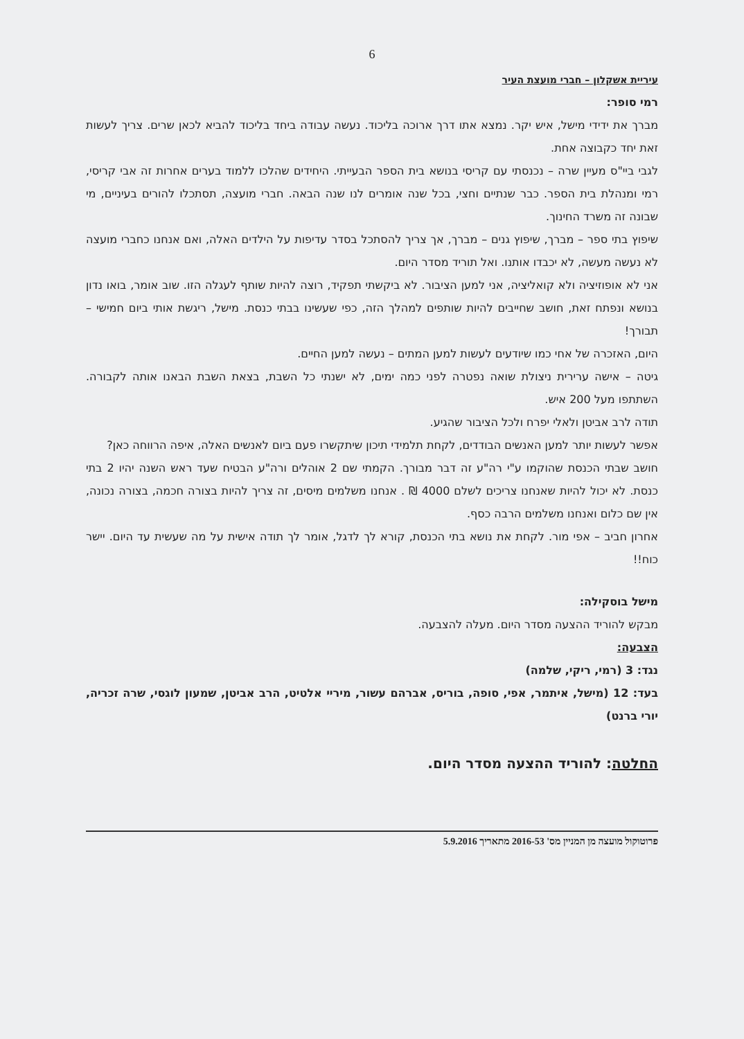6
עיריית אשקלון – חברי מועצת העיר
רמי סופר:
מברך את ידידי מישל, איש יקר. נמצא אתו דרך ארוכה בליכוד. נעשה עבודה ביחד בליכוד להביא לכאן שרים. צריך לעשות זאת יחד כקבוצה אחת.
לגבי ביי"ס מעיין שרה – נכנסתי עם קריסי בנושא בית הספר הבעייתי. היחידים שהלכו ללמוד בערים אחרות זה אבי קריסי, רמי ומנהלת בית הספר. כבר שנתיים וחצי, בכל שנה אומרים לנו שנה הבאה. חברי מועצה, תסתכלו להורים בעיניים, מי שבונה זה משרד החינוך.
שיפוץ בתי ספר – מברך, שיפוץ גנים – מברך, אך צריך להסתכל בסדר עדיפות על הילדים האלה, ואם אנחנו כחברי מועצה לא נעשה מעשה, לא יכבדו אותנו. ואל תוריד מסדר היום.
אני לא אופוזיציה ולא קואליציה, אני למען הציבור. לא ביקשתי תפקיד, רוצה להיות שותף לעגלה הזו. שוב אומר, בואו נדון בנושא ונפתח זאת, חושב שחייבים להיות שותפים למהלך הזה, כפי שעשינו בבתי כנסת. מישל, ריגשת אותי ביום חמישי – תבורך!
היום, האזכרה של אחי כמו שיודעים לעשות למען המתים – נעשה למען החיים.
גיטה – אישה ערירית ניצולת שואה נפטרה לפני כמה ימים, לא ישנתי כל השבת, בצאת השבת הבאנו אותה לקבורה. השתתפו מעל 200 איש.
תודה לרב אביטן ולאלי יפרח ולכל הציבור שהגיע.
אפשר לעשות יותר למען האנשים הבודדים, לקחת תלמידי תיכון שיתקשרו פעם ביום לאנשים האלה, איפה הרווחה כאן?
חושב שבתי הכנסת שהוקמו ע"י רה"ע זה דבר מבורך. הקמתי שם 2 אוהלים ורה"ע הבטיח שעד ראש השנה יהיו 2 בתי כנסת. לא יכול להיות שאנחנו צריכים לשלם 4000 ₪ . אנחנו משלמים מיסים, זה צריך להיות בצורה חכמה, בצורה נכונה, אין שם כלום ואנחנו משלמים הרבה כסף.
אחרון חביב – אפי מור. לקחת את נושא בתי הכנסת, קורא לך לדגל, אומר לך תודה אישית על מה שעשית עד היום. יישר כוח!!
מישל בוסקילה:
מבקש להוריד ההצעה מסדר היום. מעלה להצבעה.
הצבעה:
נגד: 3 (רמי, ריקי, שלמה)
בעד: 12 (מישל, איתמר, אפי, סופה, בוריס, אברהם עשור, מיריי אלטיט, הרב אביטן, שמעון לוגסי, שרה זכריה, יורי ברנט)
החלטה: להוריד ההצעה מסדר היום.
פרוטוקול מועצה מן המניין מס' 2016-53 מתאריך 5.9.2016